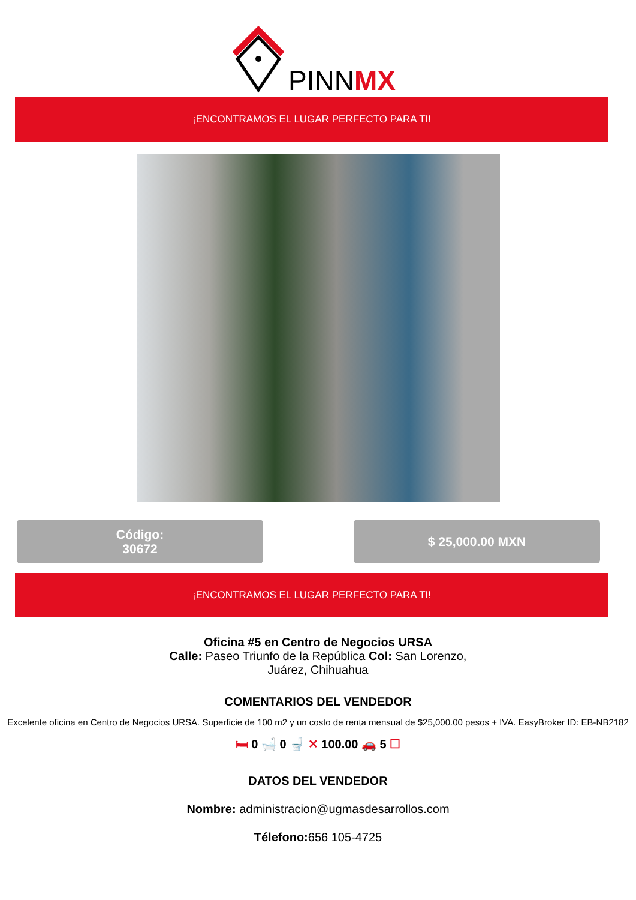PINNMX
¡ENCONTRAMOS EL LUGAR PERFECTO PARA TI!
Código:
30672
$ 25,000.00 MXN
¡ENCONTRAMOS EL LUGAR PERFECTO PARA TI!
Oficina #5 en Centro de Negocios URSA
Calle: Paseo Triunfo de la República Col: San Lorenzo,
Juárez, Chihuahua
COMENTARIOS DEL VENDEDOR
Excelente oficina en Centro de Negocios URSA. Superficie de 100 m2 y un costo de renta mensual de $25,000.00 pesos + IVA. EasyBroker ID: EB-NB2182
🛏 0 🛁 0 🚽 ✕ 100.00 🚗 5 ☐
DATOS DEL VENDEDOR
Nombre: administracion@ugmasdesarrollos.com
Télefono: 656 105-4725